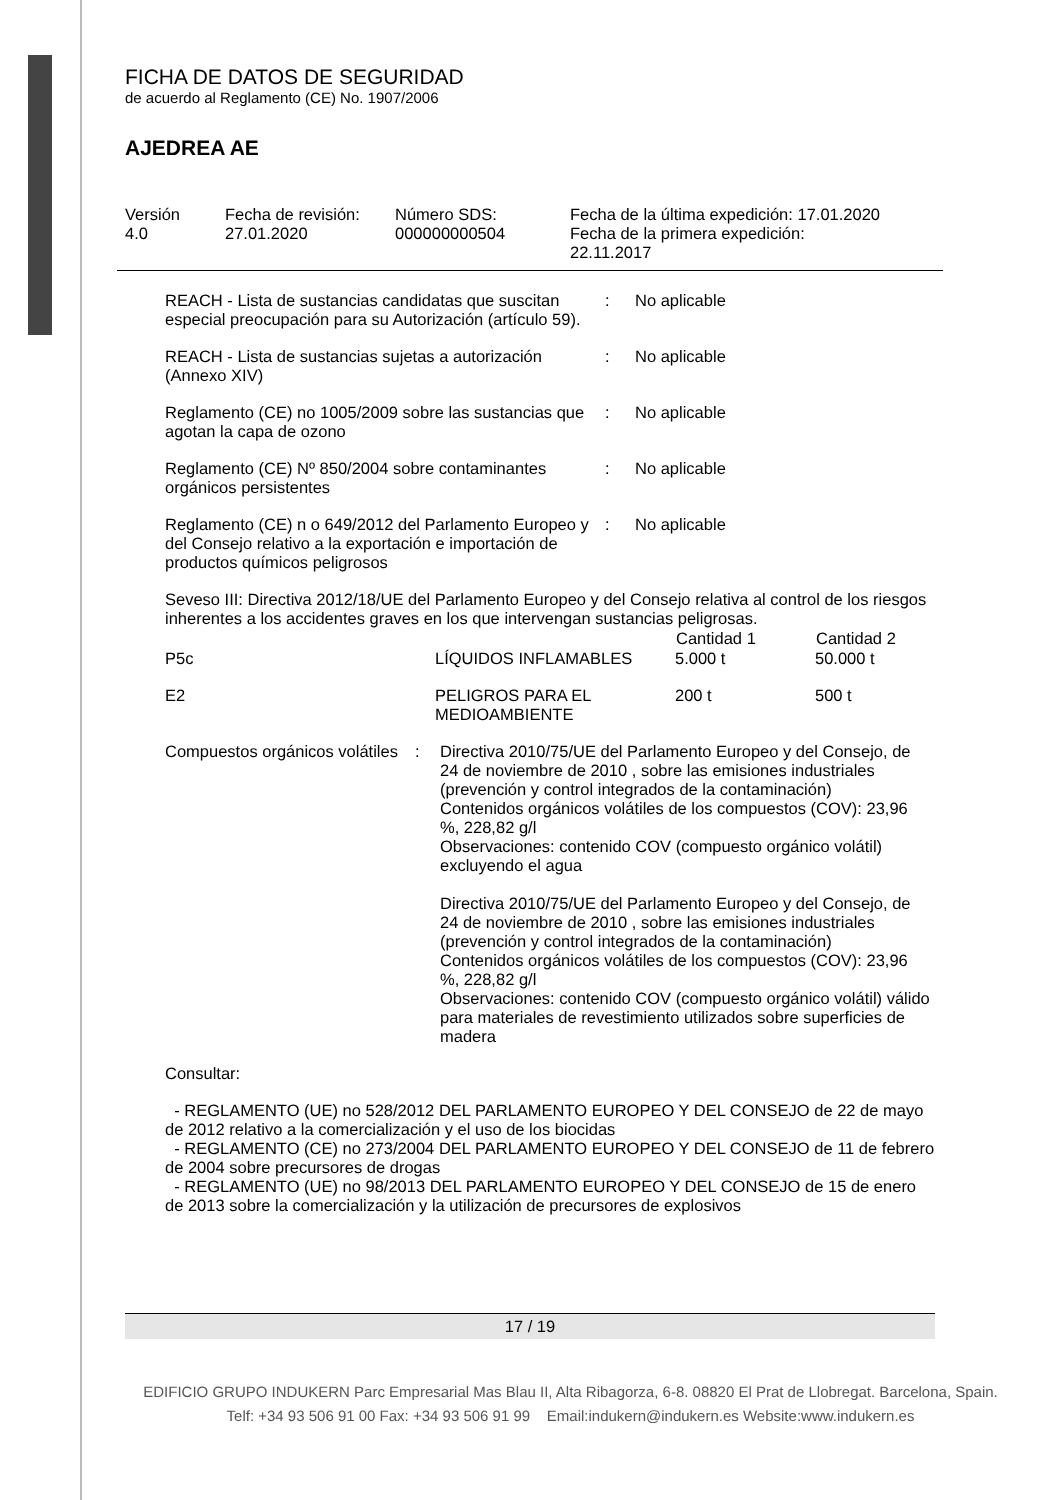FICHA DE DATOS DE SEGURIDAD
de acuerdo al Reglamento (CE) No. 1907/2006
AJEDREA AE
| Versión 4.0 | Fecha de revisión: 27.01.2020 | Número SDS: 000000000504 | Fecha de la última expedición: 17.01.2020 Fecha de la primera expedición: 22.11.2017 |
REACH - Lista de sustancias candidatas que suscitan especial preocupación para su Autorización (artículo 59).
: No aplicable
REACH - Lista de sustancias sujetas a autorización (Annexo XIV)
: No aplicable
Reglamento (CE) no 1005/2009 sobre las sustancias que agotan la capa de ozono
: No aplicable
Reglamento (CE) Nº 850/2004 sobre contaminantes orgánicos persistentes
: No aplicable
Reglamento (CE) n o 649/2012 del Parlamento Europeo y del Consejo relativo a la exportación e importación de productos químicos peligrosos
: No aplicable
Seveso III: Directiva 2012/18/UE del Parlamento Europeo y del Consejo relativa al control de los riesgos inherentes a los accidentes graves en los que intervengan sustancias peligrosas.
| | | Cantidad 1 | Cantidad 2 |
| --- | --- | --- | --- |
| P5c | LÍQUIDOS INFLAMABLES | 5.000 t | 50.000 t |
| E2 | PELIGROS PARA EL MEDIOAMBIENTE | 200 t | 500 t |
Compuestos orgánicos volátiles
: Directiva 2010/75/UE del Parlamento Europeo y del Consejo, de 24 de noviembre de 2010 , sobre las emisiones industriales (prevención y control integrados de la contaminación)
Contenidos orgánicos volátiles de los compuestos (COV): 23,96 %, 228,82 g/l
Observaciones: contenido COV (compuesto orgánico volátil) excluyendo el agua
Directiva 2010/75/UE del Parlamento Europeo y del Consejo, de 24 de noviembre de 2010 , sobre las emisiones industriales (prevención y control integrados de la contaminación)
Contenidos orgánicos volátiles de los compuestos (COV): 23,96 %, 228,82 g/l
Observaciones: contenido COV (compuesto orgánico volátil) válido para materiales de revestimiento utilizados sobre superficies de madera
Consultar:
- REGLAMENTO (UE) no 528/2012 DEL PARLAMENTO EUROPEO Y DEL CONSEJO de 22 de mayo de 2012 relativo a la comercialización y el uso de los biocidas
- REGLAMENTO (CE) no 273/2004 DEL PARLAMENTO EUROPEO Y DEL CONSEJO de 11 de febrero de 2004 sobre precursores de drogas
- REGLAMENTO (UE) no 98/2013 DEL PARLAMENTO EUROPEO Y DEL CONSEJO de 15 de enero de 2013 sobre la comercialización y la utilización de precursores de explosivos
17 / 19
EDIFICIO GRUPO INDUKERN Parc Empresarial Mas Blau II, Alta Ribagorza, 6-8. 08820 El Prat de Llobregat. Barcelona, Spain.
Telf: +34 93 506 91 00 Fax: +34 93 506 91 99 Email:indukern@indukern.es Website:www.indukern.es